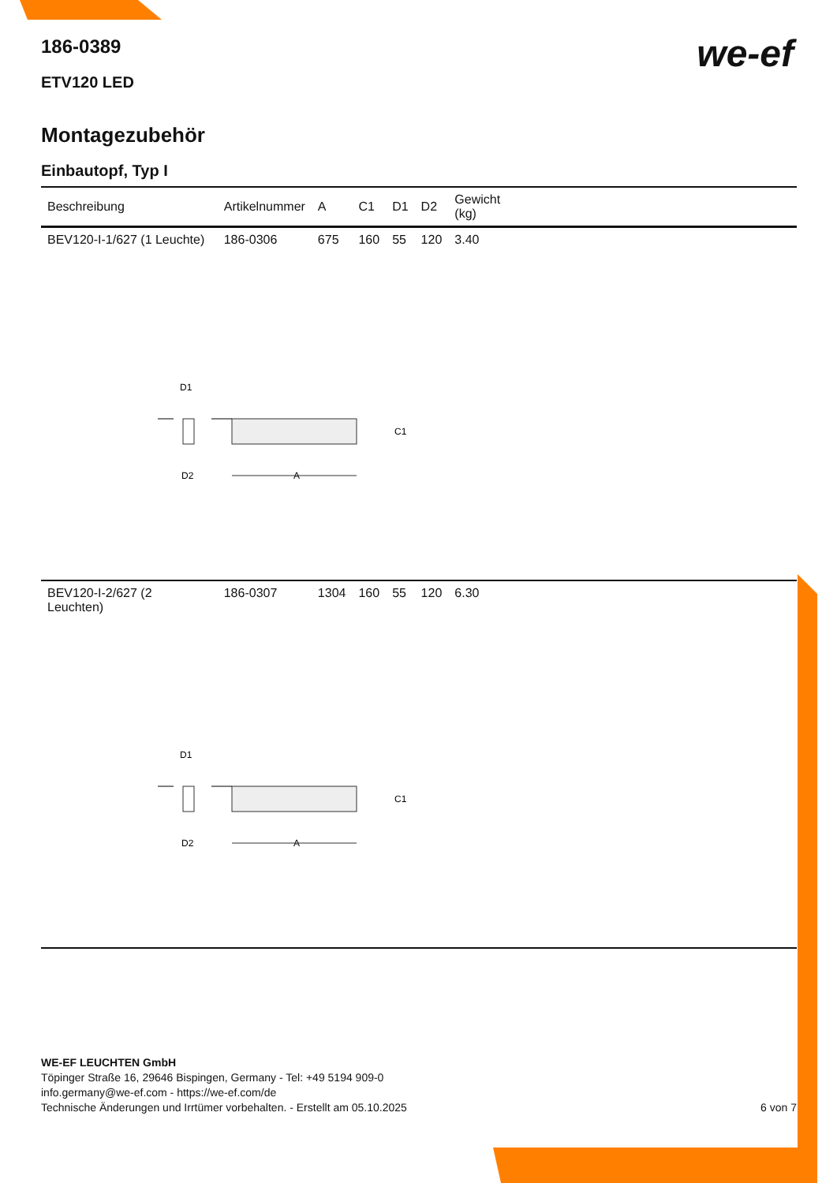we-ef
186-0389
ETV120 LED
Montagezubehör
Einbautopf, Typ I
| Beschreibung | Artikelnummer | A | C1 | D1 | D2 | Gewicht (kg) | |
| --- | --- | --- | --- | --- | --- | --- | --- |
| BEV120-I-1/627 (1 Leuchte) | 186-0306 | 675 | 160 | 55 | 120 | 3.40 | |
| D1 C1 D2 A | | | | | | | |
| BEV120-I-2/627 (2 Leuchten) | 186-0307 | 1304 | 160 | 55 | 120 | 6.30 | |
| D1 C1 D2 A | | | | | | | |
WE-EF LEUCHTEN GmbH
Töpinger Straße 16, 29646 Bispingen, Germany - Tel: +49 5194 909-0
info.germany@we-ef.com - https://we-ef.com/de
Technische Änderungen und Irrtümer vorbehalten. - Erstellt am 05.10.2025
6 von 7